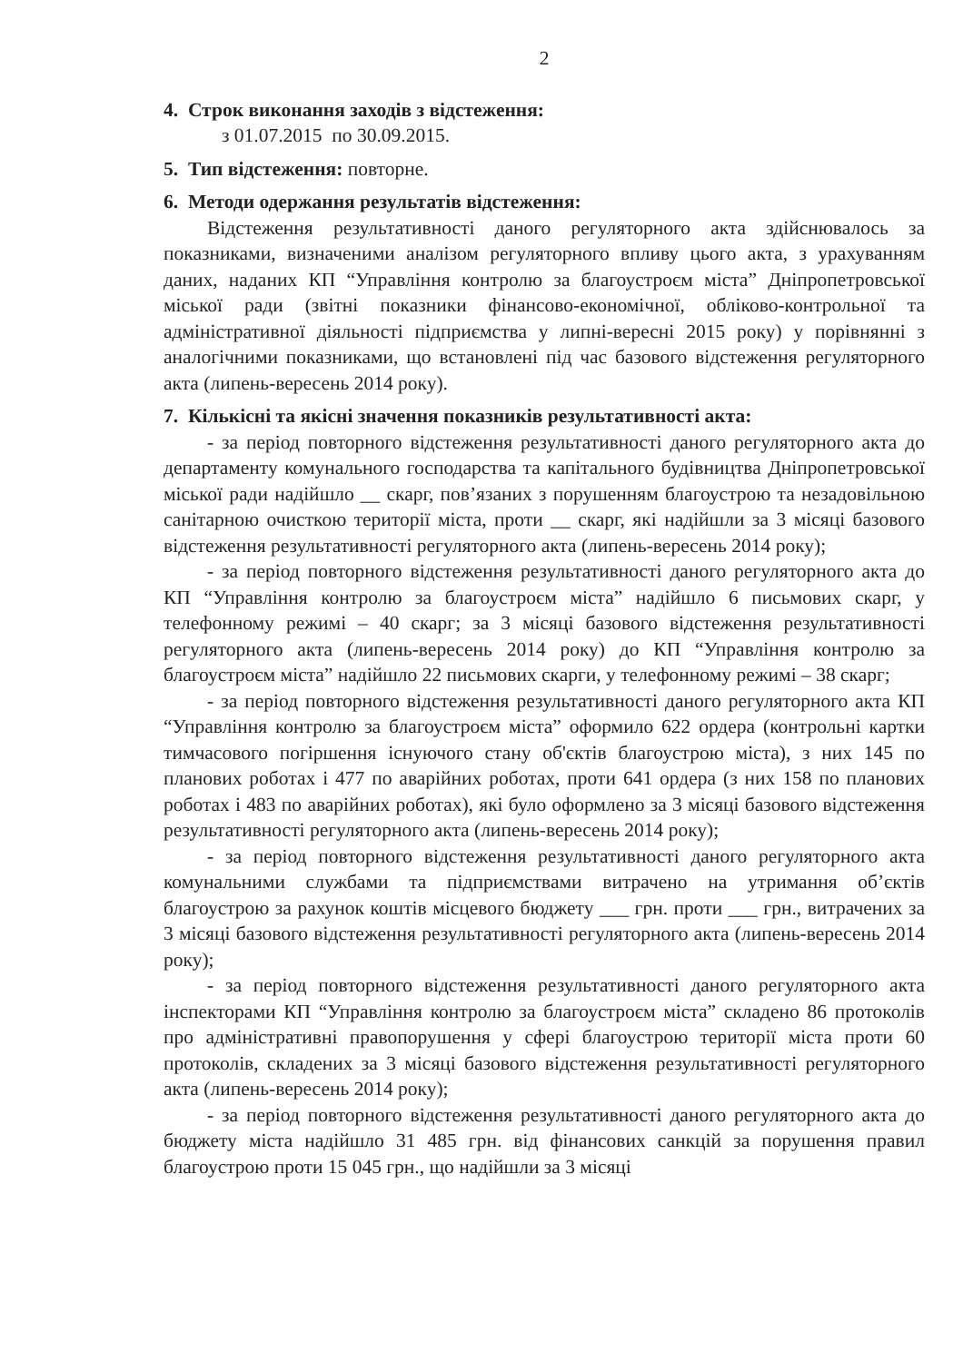2
4. Строк виконання заходів з відстеження:
з 01.07.2015 по 30.09.2015.
5. Тип відстеження: повторне.
6. Методи одержання результатів відстеження:
Відстеження результативності даного регуляторного акта здійснювалось за показниками, визначеними аналізом регуляторного впливу цього акта, з урахуванням даних, наданих КП “Управління контролю за благоустроєм міста” Дніпропетровської міської ради (звітні показники фінансово-економічної, обліково-контрольної та адміністративної діяльності підприємства у липні-вересні 2015 року) у порівнянні з аналогічними показниками, що встановлені під час базового відстеження регуляторного акта (липень-вересень 2014 року).
7. Кількісні та якісні значення показників результативності акта:
- за період повторного відстеження результативності даного регуляторного акта до департаменту комунального господарства та капітального будівництва Дніпропетровської міської ради надійшло __ скарг, пов’язаних з порушенням благоустрою та незадовільною санітарною очисткою території міста, проти __ скарг, які надійшли за 3 місяці базового відстеження результативності регуляторного акта (липень-вересень 2014 року);
- за період повторного відстеження результативності даного регуляторного акта до КП “Управління контролю за благоустроєм міста” надійшло 6 письмових скарг, у телефонному режимі – 40 скарг; за 3 місяці базового відстеження результативності регуляторного акта (липень-вересень 2014 року) до КП “Управління контролю за благоустроєм міста” надійшло 22 письмових скарги, у телефонному режимі – 38 скарг;
- за період повторного відстеження результативності даного регуляторного акта КП “Управління контролю за благоустроєм міста” оформило 622 ордера (контрольні картки тимчасового погіршення існуючого стану об'єктів благоустрою міста), з них 145 по планових роботах і 477 по аварійних роботах, проти 641 ордера (з них 158 по планових роботах і 483 по аварійних роботах), які було оформлено за 3 місяці базового відстеження результативності регуляторного акта (липень-вересень 2014 року);
- за період повторного відстеження результативності даного регуляторного акта комунальними службами та підприємствами витрачено на утримання об’єктів благоустрою за рахунок коштів місцевого бюджету ___ грн. проти ___ грн., витрачених за 3 місяці базового відстеження результативності регуляторного акта (липень-вересень 2014 року);
- за період повторного відстеження результативності даного регуляторного акта інспекторами КП “Управління контролю за благоустроєм міста” складено 86 протоколів про адміністративні правопорушення у сфері благоустрою території міста проти 60 протоколів, складених за 3 місяці базового відстеження результативності регуляторного акта (липень-вересень 2014 року);
- за період повторного відстеження результативності даного регуляторного акта до бюджету міста надійшло 31 485 грн. від фінансових санкцій за порушення правил благоустрою проти 15 045 грн., що надійшли за 3 місяці